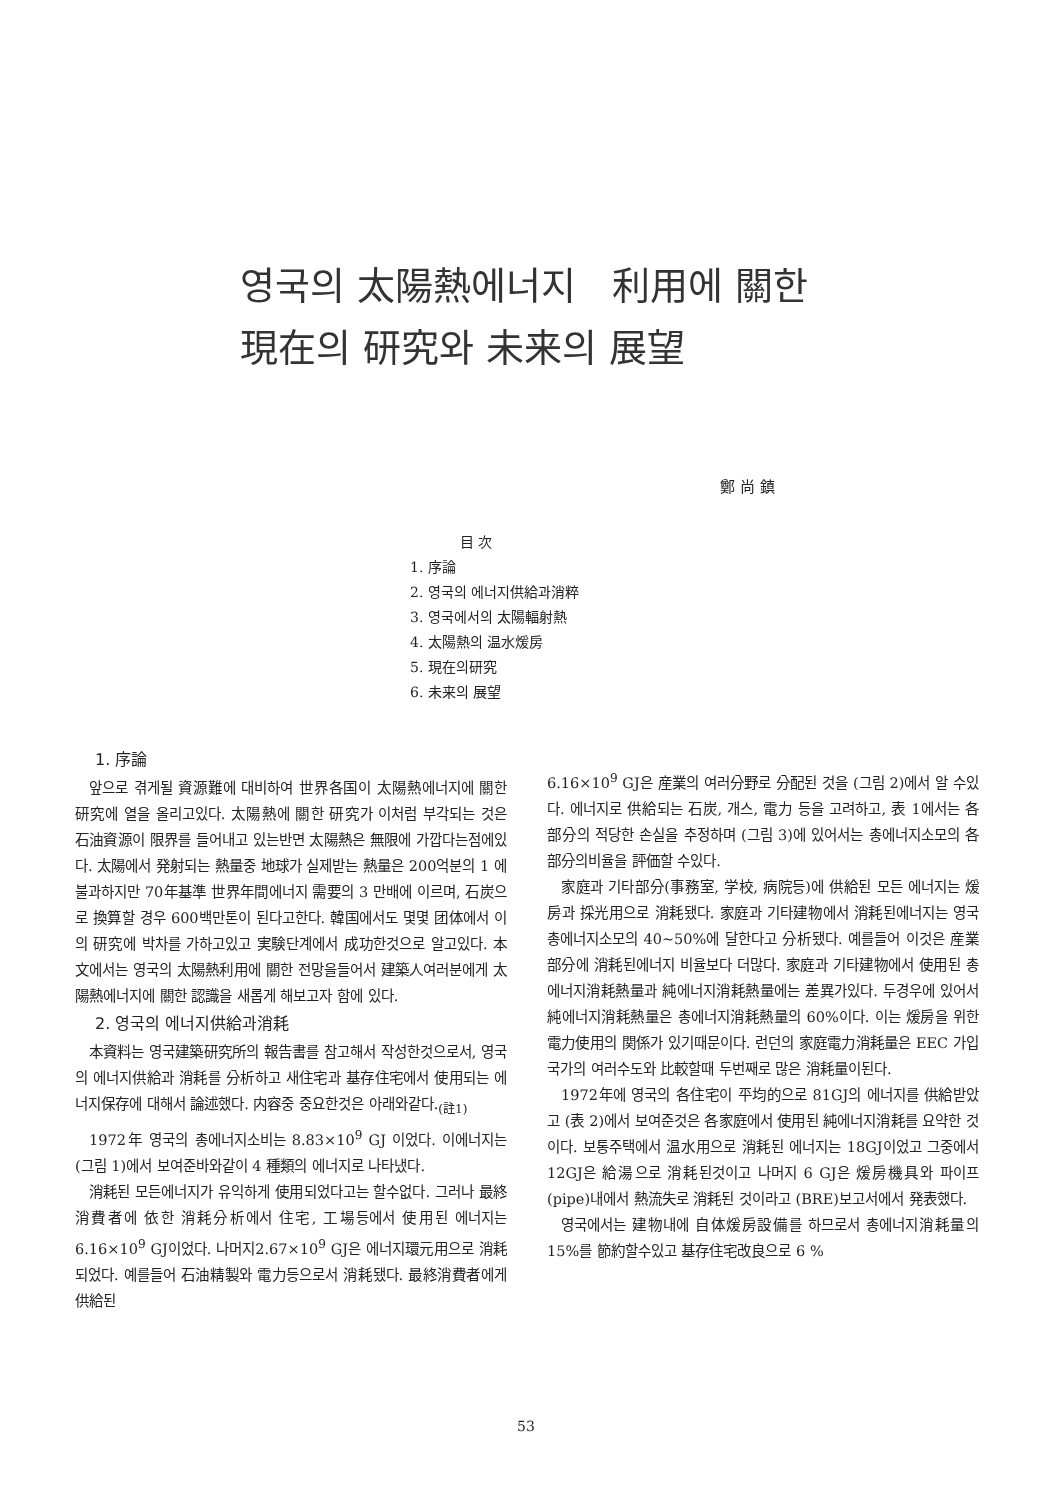영국의 太陽熱에너지 利用에 關한
現在의 研究와 未来의 展望
鄭 尚 鎮
目 次
1. 序論
2. 영국의 에너지供給과消粹
3. 영국에서의 太陽輻射熱
4. 太陽熱의 温水煖房
5. 現在의研究
6. 未来의 展望
1. 序論
앞으로 겪게될 資源難에 대비하여 世界各国이 太陽熱에너지에 關한 研究에 열을 올리고있다. 太陽熱에 關한 研究가 이처럼 부각되는 것은 石油資源이 限界를 들어내고 있는반면 太陽熱은 無限에 가깝다는점에있다. 太陽에서 発射되는 熱量중 地球가 실제받는 熱量은 200억분의 1 에 불과하지만 70年基準 世界年間에너지 需要의 3 만배에 이르며, 石炭으로 換算할 경우 600백만톤이 된다고한다. 韓国에서도 몇몇 团体에서 이의 研究에 박차를 가하고있고 実験단계에서 成功한것으로 알고있다. 本文에서는 영국의 太陽熱利用에 關한 전망을들어서 建築人여러분에게 太陽熱에너지에 關한 認識을 새롭게 해보고자 함에 있다.
2. 영국의 에너지供給과消耗
本資料는 영국建築研究所의 報告書를 참고해서 작성한것으로서, 영국의 에너지供給과 消耗를 分析하고 새住宅과 基存住宅에서 使用되는 에너지保存에 대해서 論述했다. 内容중 중요한것은 아래와같다.<sub>(註1)</sub>
1972年 영국의 총에너지소비는 8.83×10<sup>9</sup> GJ 이었다. 이에너지는 (그림 1)에서 보여준바와같이 4 種類의 에너지로 나타냈다.
消耗된 모든에너지가 유익하게 使用되었다고는 할수없다. 그러나 最終消費者에 依한 消耗分析에서 住宅, 工場등에서 使用된 에너지는 6.16×10<sup>9</sup> GJ이었다. 나머지2.67×10<sup>9</sup> GJ은 에너지環元用으로 消耗되었다. 예를들어 石油精製와 電力등으로서 消耗됐다. 最終消費者에게 供給된
6.16×10<sup>9</sup> GJ은 産業의 여러分野로 分配된 것을 (그림 2)에서 알 수있다. 에너지로 供給되는 石炭, 개스, 電力 등을 고려하고, 表 1에서는 各部分의 적당한 손실을 추정하며 (그림 3)에 있어서는 총에너지소모의 各部分의비율을 評価할 수있다.
家庭과 기타部分(事務室, 学校, 病院등)에 供給된 모든 에너지는 煖房과 採光用으로 消耗됐다. 家庭과 기타建物에서 消耗된에너지는 영국총에너지소모의 40~50%에 달한다고 分析됐다. 예를들어 이것은 産業部分에 消耗된에너지 비율보다 더많다. 家庭과 기타建物에서 使用된 총에너지消耗熱量과 純에너지消耗熱量에는 差異가있다. 두경우에 있어서 純에너지消耗熱量은 총에너지消耗熱量의 60%이다. 이는 煖房을 위한 電力使用의 関係가 있기때문이다. 런던의 家庭電力消耗量은 EEC 가입국가의 여러수도와 比較할때 두번째로 많은 消耗量이된다.
1972年에 영국의 各住宅이 平均的으로 81GJ의 에너지를 供給받았고 (表 2)에서 보여준것은 各家庭에서 使用된 純에너지消耗를 요약한 것이다. 보통주택에서 温水用으로 消耗된 에너지는 18GJ이었고 그중에서 12GJ은 給湯으로 消耗된것이고 나머지 6 GJ은 煖房機具와 파이프(pipe)내에서 熱流失로 消耗된 것이라고 (BRE)보고서에서 発表했다.
영국에서는 建物내에 自体煖房設備를 하므로서 총에너지消耗量의 15%를 節約할수있고 基存住宅改良으로 6 %
53